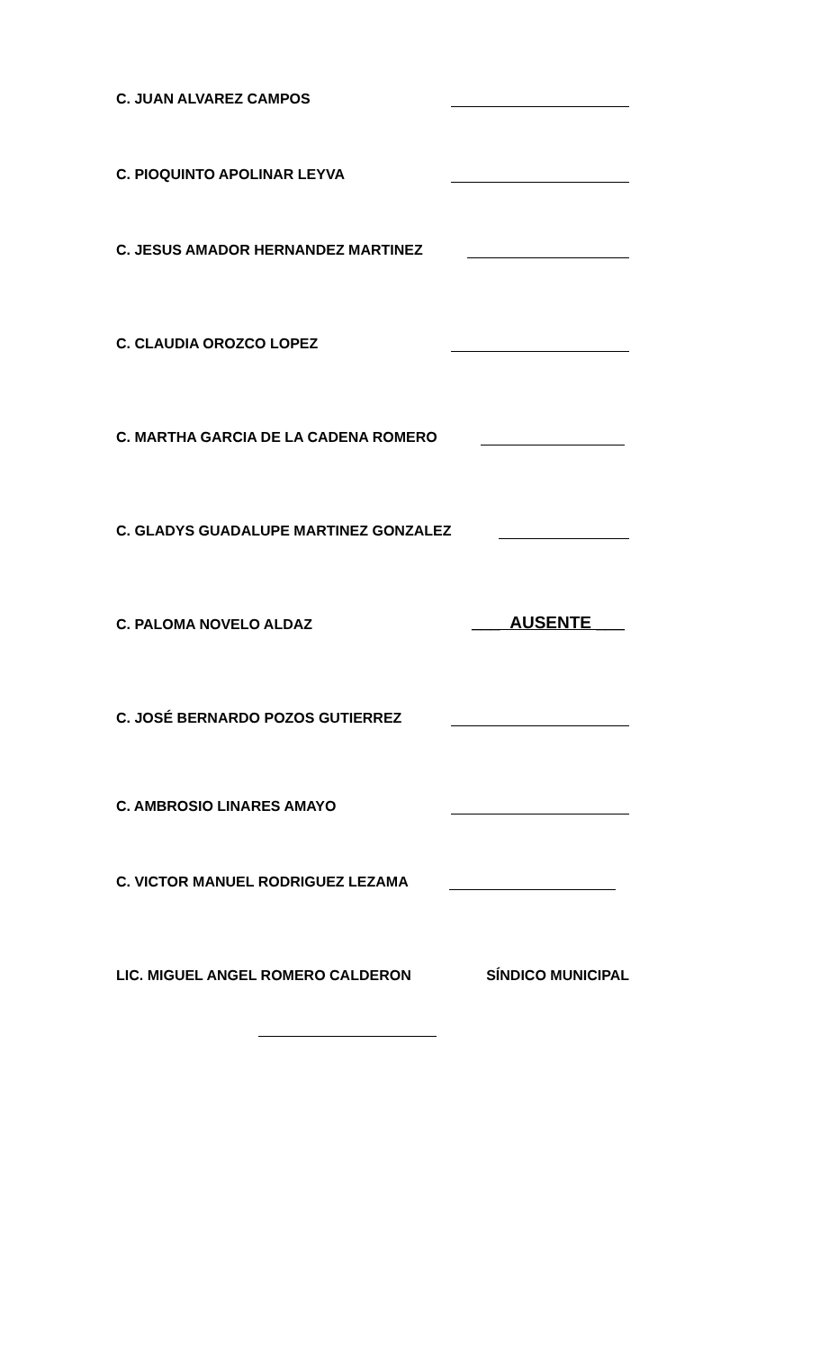C. JUAN ALVAREZ CAMPOS
C. PIOQUINTO APOLINAR LEYVA
C. JESUS AMADOR HERNANDEZ MARTINEZ
C. CLAUDIA OROZCO LOPEZ
C. MARTHA GARCIA DE LA CADENA ROMERO
C. GLADYS GUADALUPE MARTINEZ GONZALEZ
C. PALOMA NOVELO ALDAZ ___ AUSENTE ___
C. JOSÉ BERNARDO POZOS GUTIERREZ
C. AMBROSIO LINARES AMAYO
C. VICTOR MANUEL RODRIGUEZ LEZAMA
LIC. MIGUEL ANGEL ROMERO CALDERON SÍNDICO MUNICIPAL